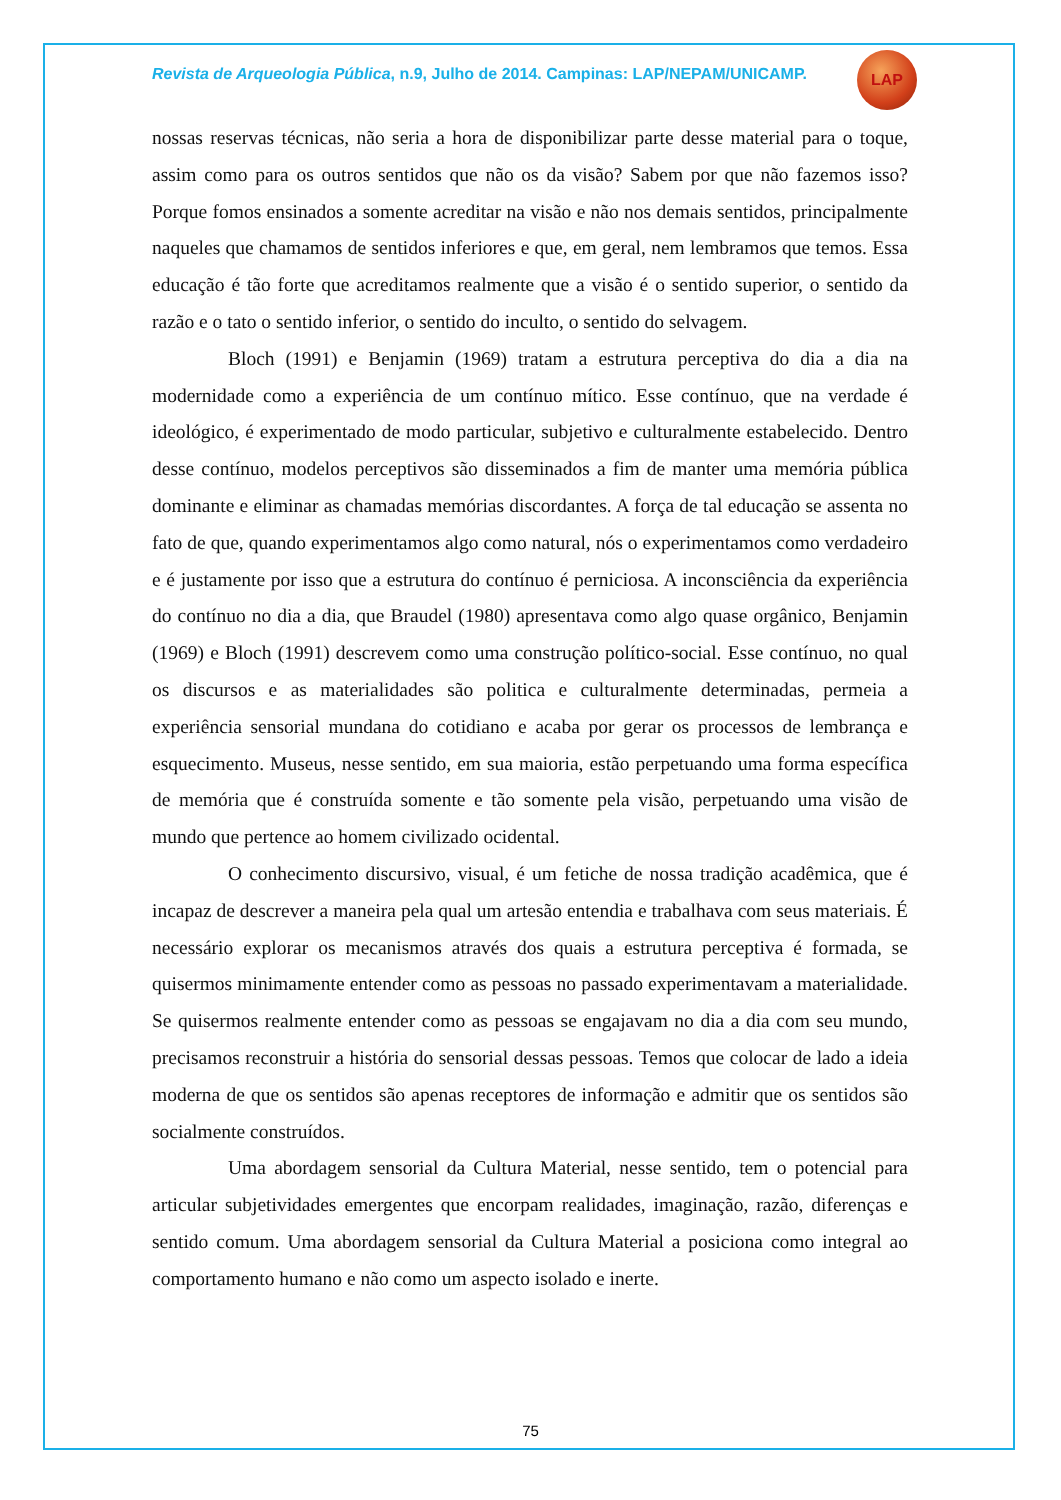Revista de Arqueologia Pública, n.9, Julho de 2014. Campinas: LAP/NEPAM/UNICAMP.
LAP
nossas reservas técnicas, não seria a hora de disponibilizar parte desse material para o toque, assim como para os outros sentidos que não os da visão? Sabem por que não fazemos isso? Porque fomos ensinados a somente acreditar na visão e não nos demais sentidos, principalmente naqueles que chamamos de sentidos inferiores e que, em geral, nem lembramos que temos. Essa educação é tão forte que acreditamos realmente que a visão é o sentido superior, o sentido da razão e o tato o sentido inferior, o sentido do inculto, o sentido do selvagem.
Bloch (1991) e Benjamin (1969) tratam a estrutura perceptiva do dia a dia na modernidade como a experiência de um contínuo mítico. Esse contínuo, que na verdade é ideológico, é experimentado de modo particular, subjetivo e culturalmente estabelecido. Dentro desse contínuo, modelos perceptivos são disseminados a fim de manter uma memória pública dominante e eliminar as chamadas memórias discordantes. A força de tal educação se assenta no fato de que, quando experimentamos algo como natural, nós o experimentamos como verdadeiro e é justamente por isso que a estrutura do contínuo é perniciosa. A inconsciência da experiência do contínuo no dia a dia, que Braudel (1980) apresentava como algo quase orgânico, Benjamin (1969) e Bloch (1991) descrevem como uma construção político-social. Esse contínuo, no qual os discursos e as materialidades são politica e culturalmente determinadas, permeia a experiência sensorial mundana do cotidiano e acaba por gerar os processos de lembrança e esquecimento. Museus, nesse sentido, em sua maioria, estão perpetuando uma forma específica de memória que é construída somente e tão somente pela visão, perpetuando uma visão de mundo que pertence ao homem civilizado ocidental.
O conhecimento discursivo, visual, é um fetiche de nossa tradição acadêmica, que é incapaz de descrever a maneira pela qual um artesão entendia e trabalhava com seus materiais. É necessário explorar os mecanismos através dos quais a estrutura perceptiva é formada, se quisermos minimamente entender como as pessoas no passado experimentavam a materialidade. Se quisermos realmente entender como as pessoas se engajavam no dia a dia com seu mundo, precisamos reconstruir a história do sensorial dessas pessoas. Temos que colocar de lado a ideia moderna de que os sentidos são apenas receptores de informação e admitir que os sentidos são socialmente construídos.
Uma abordagem sensorial da Cultura Material, nesse sentido, tem o potencial para articular subjetividades emergentes que encorpam realidades, imaginação, razão, diferenças e sentido comum. Uma abordagem sensorial da Cultura Material a posiciona como integral ao comportamento humano e não como um aspecto isolado e inerte.
75